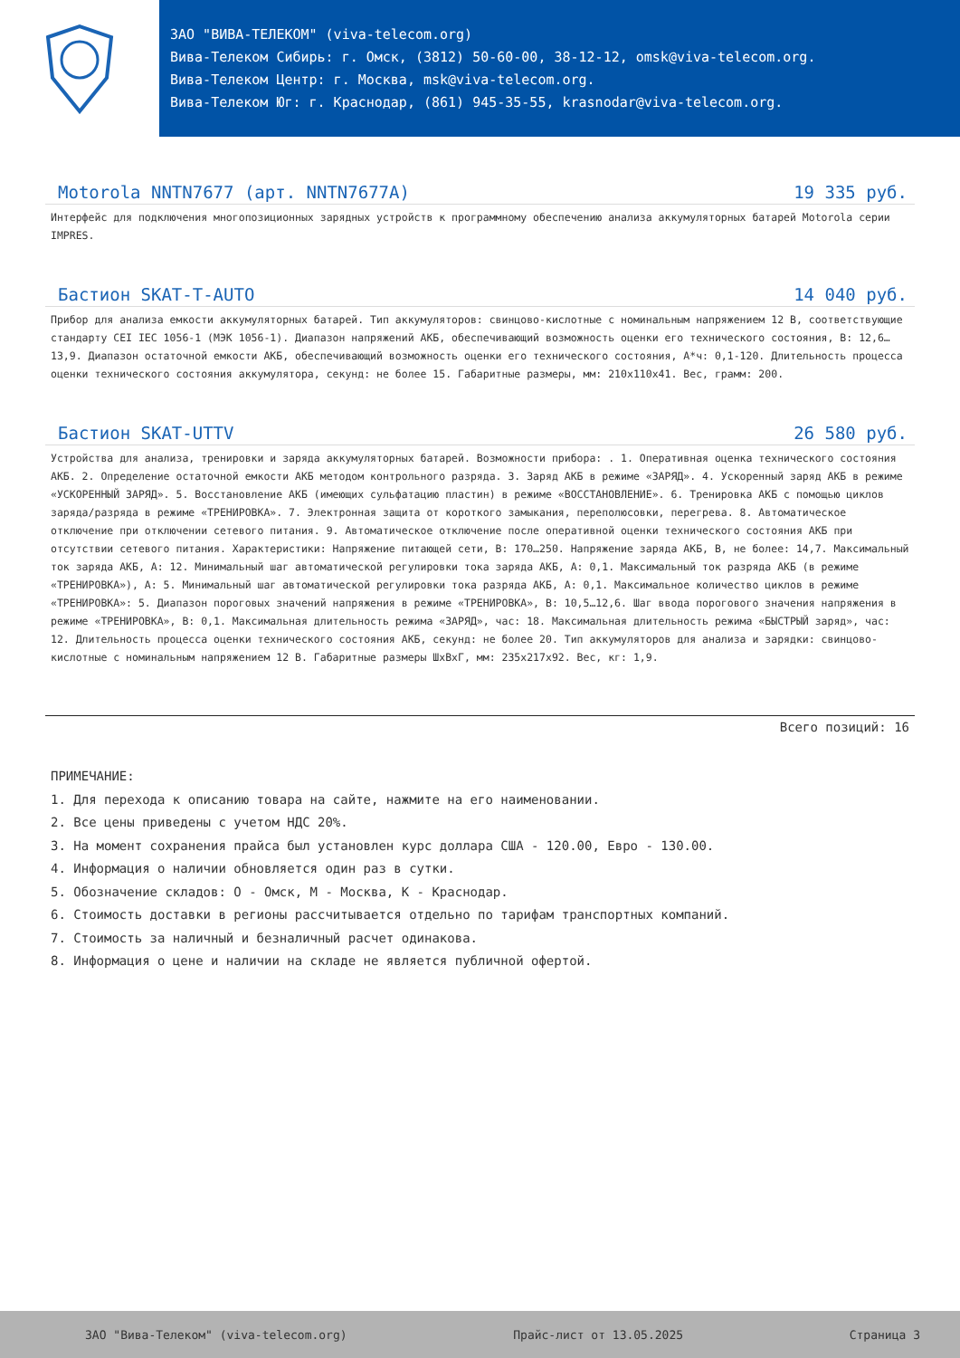ЗАО "ВИВА-ТЕЛЕКОМ" (viva-telecom.org)
Вива-Телеком Сибирь: г. Омск, (3812) 50-60-00, 38-12-12, omsk@viva-telecom.org.
Вива-Телеком Центр: г. Москва, msk@viva-telecom.org.
Вива-Телеком Юг: г. Краснодар, (861) 945-35-55, krasnodar@viva-telecom.org.
Motorola NNTN7677 (арт. NNTN7677A) 19 335 руб.
Интерфейс для подключения многопозиционных зарядных устройств к программному обеспечению анализа аккумуляторных батарей Motorola серии IMPRES.
Бастион SKAT-T-AUTO 14 040 руб.
Прибор для анализа емкости аккумуляторных батарей. Тип аккумуляторов: свинцово-кислотные с номинальным напряжением 12 В, соответствующие стандарту CEI IEC 1056-1 (МЭК 1056-1). Диапазон напряжений АКБ, обеспечивающий возможность оценки его технического состояния, В: 12,6…13,9. Диапазон остаточной емкости АКБ, обеспечивающий возможность оценки его технического состояния, А*ч: 0,1-120. Длительность процесса оценки технического состояния аккумулятора, секунд: не более 15. Габаритные размеры, мм: 210х110х41. Вес, грамм: 200.
Бастион SKAT-UTTV 26 580 руб.
Устройства для анализа, тренировки и заряда аккумуляторных батарей. Возможности прибора: . 1. Оперативная оценка технического состояния АКБ. 2. Определение остаточной емкости АКБ методом контрольного разряда. 3. Заряд АКБ в режиме «ЗАРЯД». 4. Ускоренный заряд АКБ в режиме «УСКОРЕННЫЙ ЗАРЯД». 5. Восстановление АКБ (имеющих сульфатацию пластин) в режиме «ВОССТАНОВЛЕНИЕ». 6. Тренировка АКБ с помощью циклов заряда/разряда в режиме «ТРЕНИРОВКА». 7. Электронная защита от короткого замыкания, переполюсовки, перегрева. 8. Автоматическое отключение при отключении сетевого питания. 9. Автоматическое отключение после оперативной оценки технического состояния АКБ при отсутствии сетевого питания. Характеристики: Напряжение питающей сети, В: 170…250. Напряжение заряда АКБ, В, не более: 14,7. Максимальный ток заряда АКБ, А: 12. Минимальный шаг автоматической регулировки тока заряда АКБ, А: 0,1. Максимальный ток разряда АКБ (в режиме «ТРЕНИРОВКА»), А: 5. Минимальный шаг автоматической регулировки тока разряда АКБ, А: 0,1. Максимальное количество циклов в режиме «ТРЕНИРОВКА»: 5. Диапазон пороговых значений напряжения в режиме «ТРЕНИРОВКА», В: 10,5…12,6. Шаг ввода порогового значения напряжения в режиме «ТРЕНИРОВКА», В: 0,1. Максимальная длительность режима «ЗАРЯД», час: 18. Максимальная длительность режима «БЫСТРЫЙ заряд», час: 12. Длительность процесса оценки технического состояния АКБ, секунд: не более 20. Тип аккумуляторов для анализа и зарядки: свинцово-кислотные с номинальным напряжением 12 В. Габаритные размеры ШхВхГ, мм: 235x217x92. Вес, кг: 1,9.
Всего позиций: 16
ПРИМЕЧАНИЕ:
1. Для перехода к описанию товара на сайте, нажмите на его наименовании.
2. Все цены приведены с учетом НДС 20%.
3. На момент сохранения прайса был установлен курс доллара США - 120.00, Евро - 130.00.
4. Информация о наличии обновляется один раз в сутки.
5. Обозначение складов: О - Омск, М - Москва, К - Краснодар.
6. Стоимость доставки в регионы рассчитывается отдельно по тарифам транспортных компаний.
7. Стоимость за наличный и безналичный расчет одинакова.
8. Информация о цене и наличии на складе не является публичной офертой.
ЗАО "Вива-Телеком" (viva-telecom.org) Прайс-лист от 13.05.2025 Страница 3